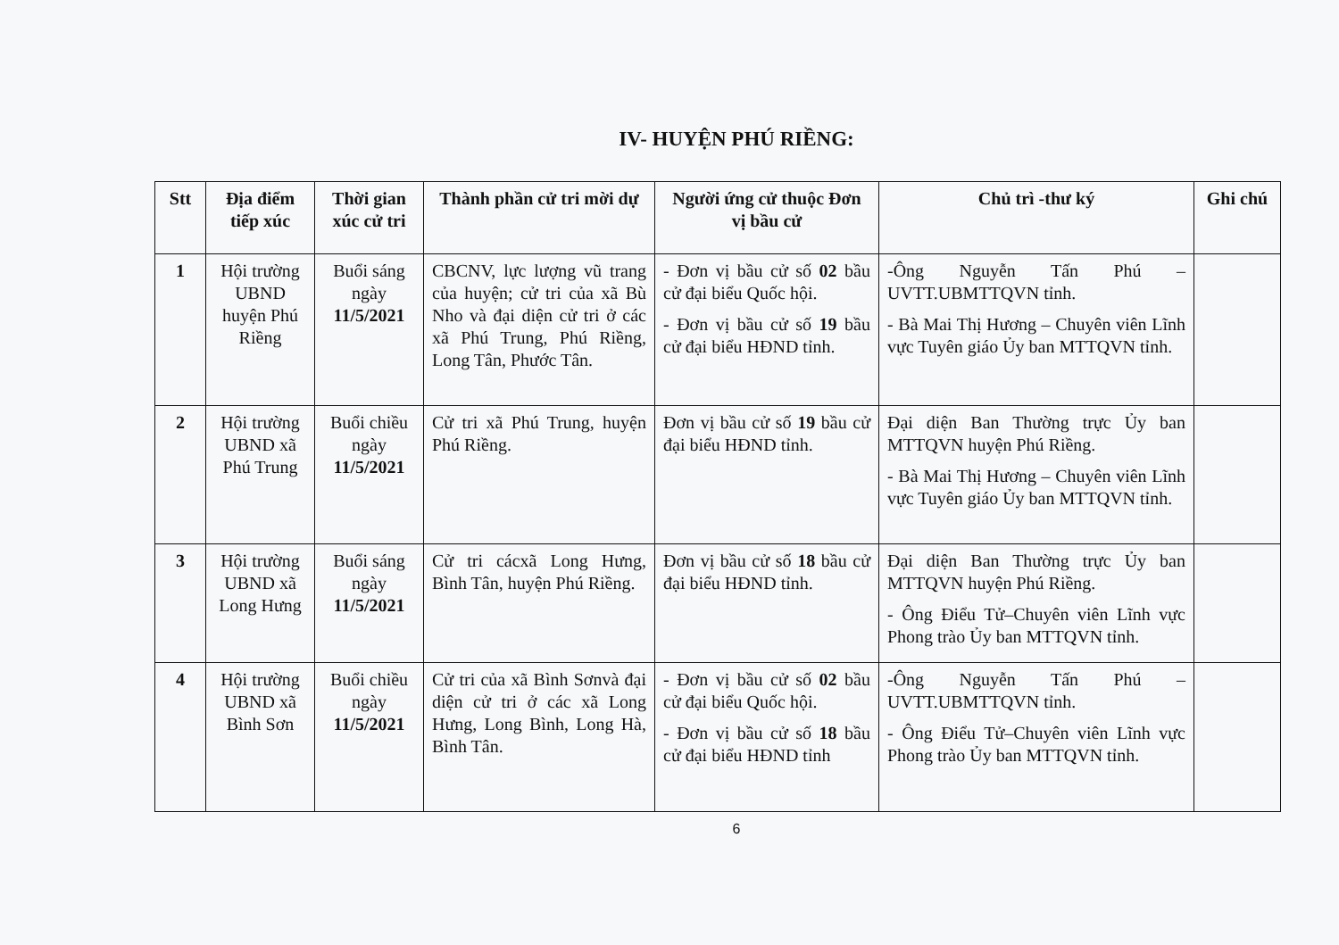IV- HUYỆN PHÚ RIỀNG:
| Stt | Địa điểm tiếp xúc | Thời gian xúc cử tri | Thành phần cử tri mời dự | Người ứng cử thuộc Đơn vị bầu cử | Chủ trì -thư ký | Ghi chú |
| --- | --- | --- | --- | --- | --- | --- |
| 1 | Hội trường UBND huyện Phú Riềng | Buổi sáng ngày 11/5/2021 | CBCNV, lực lượng vũ trang của huyện; cử tri của xã Bù Nho và đại diện cử tri ở các xã Phú Trung, Phú Riềng, Long Tân, Phước Tân. | - Đơn vị bầu cử số 02 bầu cử đại biểu Quốc hội. - Đơn vị bầu cử số 19 bầu cử đại biểu HĐND tỉnh. | -Ông Nguyễn Tấn Phú – UVTT.UBMTTQVN tỉnh. - Bà Mai Thị Hương – Chuyên viên Lĩnh vực Tuyên giáo Ủy ban MTTQVN tỉnh. | |
| 2 | Hội trường UBND xã Phú Trung | Buổi chiều ngày 11/5/2021 | Cử tri xã Phú Trung, huyện Phú Riềng. | Đơn vị bầu cử số 19 bầu cử đại biểu HĐND tỉnh. | Đại diện Ban Thường trực Ủy ban MTTQVN huyện Phú Riềng. - Bà Mai Thị Hương – Chuyên viên Lĩnh vực Tuyên giáo Ủy ban MTTQVN tỉnh. | |
| 3 | Hội trường UBND xã Long Hưng | Buổi sáng ngày 11/5/2021 | Cử tri cácxã Long Hưng, Bình Tân, huyện Phú Riềng. | Đơn vị bầu cử số 18 bầu cử đại biểu HĐND tỉnh. | Đại diện Ban Thường trực Ủy ban MTTQVN huyện Phú Riềng. - Ông Điểu Tử–Chuyên viên Lĩnh vực Phong trào Ủy ban MTTQVN tỉnh. | |
| 4 | Hội trường UBND xã Bình Sơn | Buổi chiều ngày 11/5/2021 | Cử tri của xã Bình Sơnvà đại diện cử tri ở các xã Long Hưng, Long Bình, Long Hà, Bình Tân. | - Đơn vị bầu cử số 02 bầu cử đại biểu Quốc hội. - Đơn vị bầu cử số 18 bầu cử đại biểu HĐND tỉnh | -Ông Nguyễn Tấn Phú – UVTT.UBMTTQVN tỉnh. - Ông Điểu Tử–Chuyên viên Lĩnh vực Phong trào Ủy ban MTTQVN tỉnh. | |
6